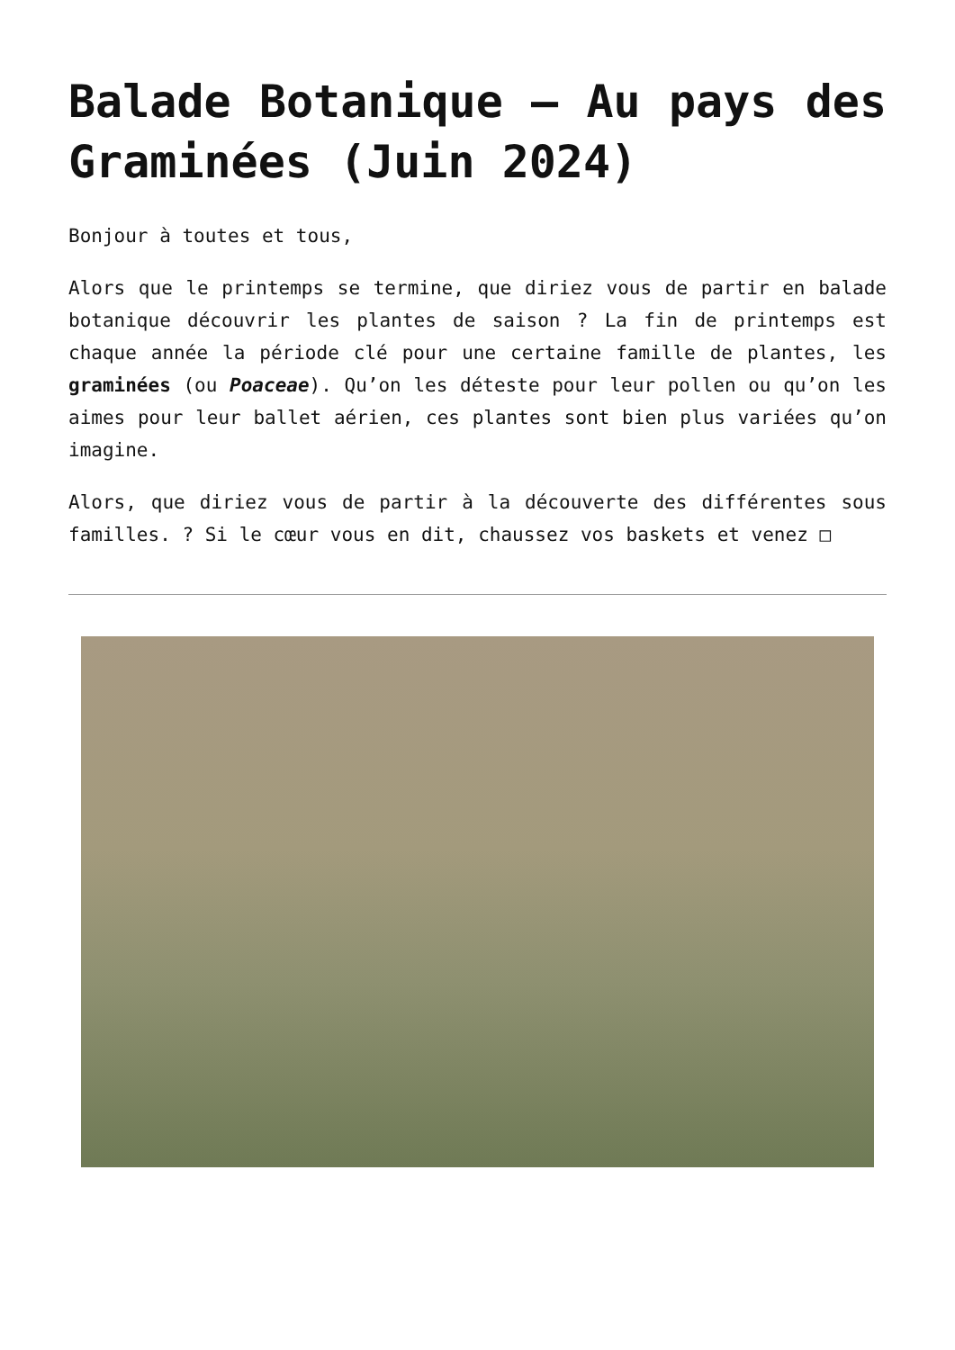Balade Botanique – Au pays des Graminées (Juin 2024)
Bonjour à toutes et tous,
Alors que le printemps se termine, que diriez vous de partir en balade botanique découvrir les plantes de saison ? La fin de printemps est chaque année la période clé pour une certaine famille de plantes, les graminées (ou Poaceae). Qu’on les déteste pour leur pollen ou qu’on les aimes pour leur ballet aérien, ces plantes sont bien plus variées qu’on imagine.
Alors, que diriez vous de partir à la découverte des différentes sous familles. ? Si le cœur vous en dit, chaussez vos baskets et venez □